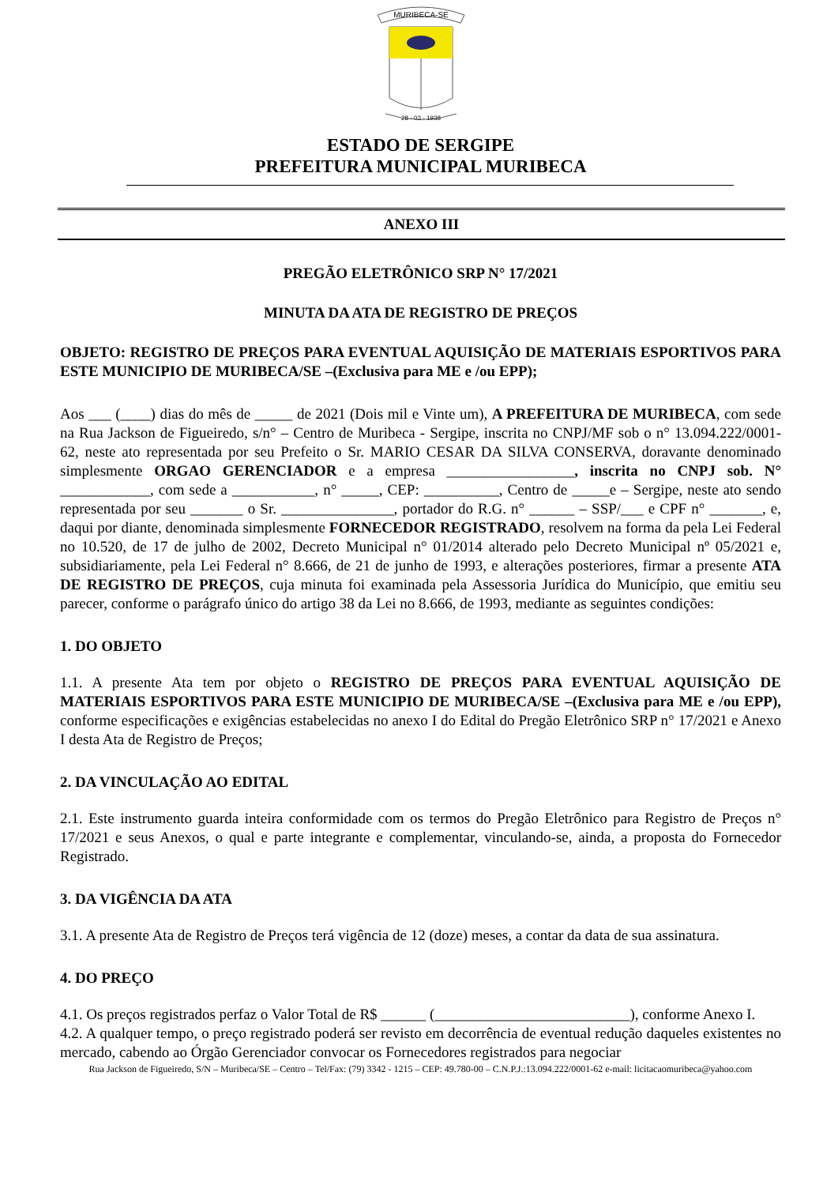MURIBECA-SE
28 - 03 - 1938
ESTADO DE SERGIPE
PREFEITURA MUNICIPAL MURIBECA
ANEXO III
PREGÃO ELETRÔNICO SRP N° 17/2021
MINUTA DA ATA DE REGISTRO DE PREÇOS
OBJETO: REGISTRO DE PREÇOS PARA EVENTUAL AQUISIÇÃO DE MATERIAIS ESPORTIVOS PARA ESTE MUNICIPIO DE MURIBECA/SE –(Exclusiva para ME e /ou EPP);
Aos ___ (____) dias do mês de _____ de 2021 (Dois mil e Vinte um), A PREFEITURA DE MURIBECA, com sede na Rua Jackson de Figueiredo, s/n° – Centro de Muribeca - Sergipe, inscrita no CNPJ/MF sob o n° 13.094.222/0001-62, neste ato representada por seu Prefeito o Sr. MARIO CESAR DA SILVA CONSERVA, doravante denominado simplesmente ORGAO GERENCIADOR e a empresa _________________, inscrita no CNPJ sob. N° ____________, com sede a ___________, n° _____, CEP: __________, Centro de _____e – Sergipe, neste ato sendo representada por seu _______ o Sr. _______________, portador do R.G. n° ______ – SSP/___ e CPF n° _______, e, daqui por diante, denominada simplesmente FORNECEDOR REGISTRADO, resolvem na forma da pela Lei Federal no 10.520, de 17 de julho de 2002, Decreto Municipal n° 01/2014 alterado pelo Decreto Municipal nº 05/2021 e, subsidiariamente, pela Lei Federal n° 8.666, de 21 de junho de 1993, e alterações posteriores, firmar a presente ATA DE REGISTRO DE PREÇOS, cuja minuta foi examinada pela Assessoria Jurídica do Município, que emitiu seu parecer, conforme o parágrafo único do artigo 38 da Lei no 8.666, de 1993, mediante as seguintes condições:
1. DO OBJETO
1.1. A presente Ata tem por objeto o REGISTRO DE PREÇOS PARA EVENTUAL AQUISIÇÃO DE MATERIAIS ESPORTIVOS PARA ESTE MUNICIPIO DE MURIBECA/SE –(Exclusiva para ME e /ou EPP), conforme especificações e exigências estabelecidas no anexo I do Edital do Pregão Eletrônico SRP n° 17/2021 e Anexo I desta Ata de Registro de Preços;
2. DA VINCULAÇÃO AO EDITAL
2.1. Este instrumento guarda inteira conformidade com os termos do Pregão Eletrônico para Registro de Preços n° 17/2021 e seus Anexos, o qual e parte integrante e complementar, vinculando-se, ainda, a proposta do Fornecedor Registrado.
3. DA VIGÊNCIA DA ATA
3.1. A presente Ata de Registro de Preços terá vigência de 12 (doze) meses, a contar da data de sua assinatura.
4. DO PREÇO
4.1. Os preços registrados perfaz o Valor Total de R$ ______ (__________________________), conforme Anexo I.
4.2. A qualquer tempo, o preço registrado poderá ser revisto em decorrência de eventual redução daqueles existentes no mercado, cabendo ao Órgão Gerenciador convocar os Fornecedores registrados para negociar
Rua Jackson de Figueiredo, S/N – Muribeca/SE – Centro – Tel/Fax: (79) 3342 - 1215 – CEP: 49.780-00 – C.N.P.J.:13.094.222/0001-62 e-mail: licitacaomuribeca@yahoo.com